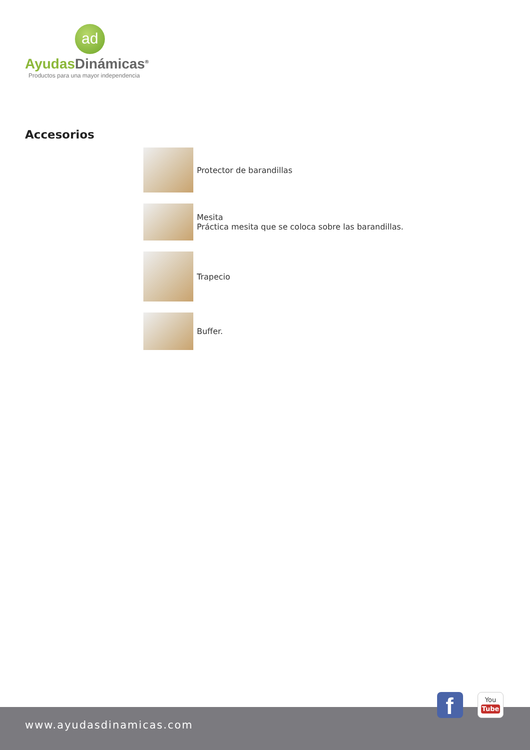ad
Ayudas Dinámicas<sup>®</sup>
Productos para una mayor independencia
Accesorios
Protector de barandillas
Mesita
Práctica mesita que se coloca sobre las barandillas.
Trapecio
Buffer.
www.ayudasdinamicas.com
f
You
Tube